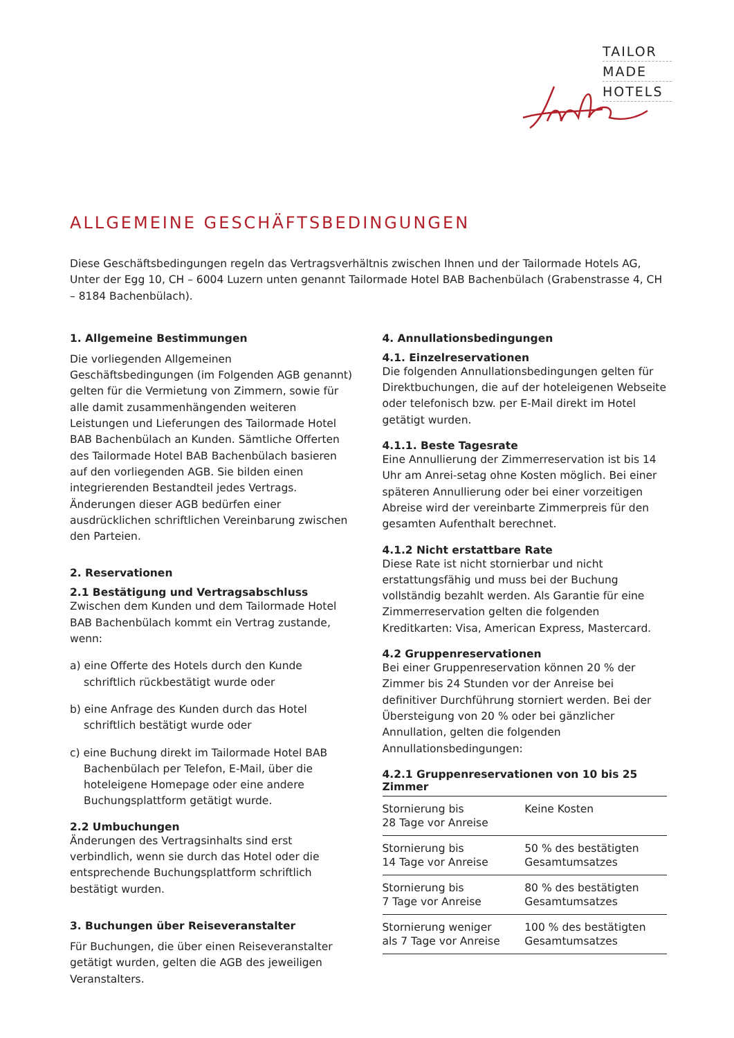TAILOR
MADE
HOTELS
ALLGEMEINE GESCHÄFTSBEDINGUNGEN
Diese Geschäftsbedingungen regeln das Vertragsverhältnis zwischen Ihnen und der Tailormade Hotels AG, Unter der Egg 10, CH – 6004 Luzern unten genannt Tailormade Hotel BAB Bachenbülach (Grabenstrasse 4, CH – 8184 Bachenbülach).
1. Allgemeine Bestimmungen
Die vorliegenden Allgemeinen Geschäftsbedingungen (im Folgenden AGB genannt) gelten für die Vermietung von Zimmern, sowie für alle damit zusammenhängenden weiteren Leistungen und Lieferungen des Tailormade Hotel BAB Bachenbülach an Kunden. Sämtliche Offerten des Tailormade Hotel BAB Bachenbülach basieren auf den vorliegenden AGB. Sie bilden einen integrierenden Bestandteil jedes Vertrags. Änderungen dieser AGB bedürfen einer ausdrücklichen schriftlichen Vereinbarung zwischen den Parteien.
2. Reservationen
2.1 Bestätigung und Vertragsabschluss
Zwischen dem Kunden und dem Tailormade Hotel BAB Bachenbülach kommt ein Vertrag zustande, wenn:
a) eine Offerte des Hotels durch den Kunde schriftlich rückbestätigt wurde oder
b) eine Anfrage des Kunden durch das Hotel schriftlich bestätigt wurde oder
c) eine Buchung direkt im Tailormade Hotel BAB Bachenbülach per Telefon, E-Mail, über die hoteleigene Homepage oder eine andere Buchungsplattform getätigt wurde.
2.2 Umbuchungen
Änderungen des Vertragsinhalts sind erst verbindlich, wenn sie durch das Hotel oder die entsprechende Buchungsplattform schriftlich bestätigt wurden.
3. Buchungen über Reiseveranstalter
Für Buchungen, die über einen Reiseveranstalter getätigt wurden, gelten die AGB des jeweiligen Veranstalters.
4. Annullationsbedingungen
4.1. Einzelreservationen
Die folgenden Annullationsbedingungen gelten für Direktbuchungen, die auf der hoteleigenen Webseite oder telefonisch bzw. per E-Mail direkt im Hotel getätigt wurden.
4.1.1. Beste Tagesrate
Eine Annullierung der Zimmerreservation ist bis 14 Uhr am Anrei-setag ohne Kosten möglich. Bei einer späteren Annullierung oder bei einer vorzeitigen Abreise wird der vereinbarte Zimmerpreis für den gesamten Aufenthalt berechnet.
4.1.2 Nicht erstattbare Rate
Diese Rate ist nicht stornierbar und nicht erstattungsfähig und muss bei der Buchung vollständig bezahlt werden. Als Garantie für eine Zimmerreservation gelten die folgenden Kreditkarten: Visa, American Express, Mastercard.
4.2 Gruppenreservationen
Bei einer Gruppenreservation können 20 % der Zimmer bis 24 Stunden vor der Anreise bei definitiver Durchführung storniert werden. Bei der Übersteigung von 20 % oder bei gänzlicher Annullation, gelten die folgenden Annullationsbedingungen:
4.2.1 Gruppenreservationen von 10 bis 25 Zimmer
| Stornierung bis 28 Tage vor Anreise | Keine Kosten |
| Stornierung bis 14 Tage vor Anreise | 50 % des bestätigten Gesamtumsatzes |
| Stornierung bis 7 Tage vor Anreise | 80 % des bestätigten Gesamtumsatzes |
| Stornierung weniger als 7 Tage vor Anreise | 100 % des bestätigten Gesamtumsatzes |